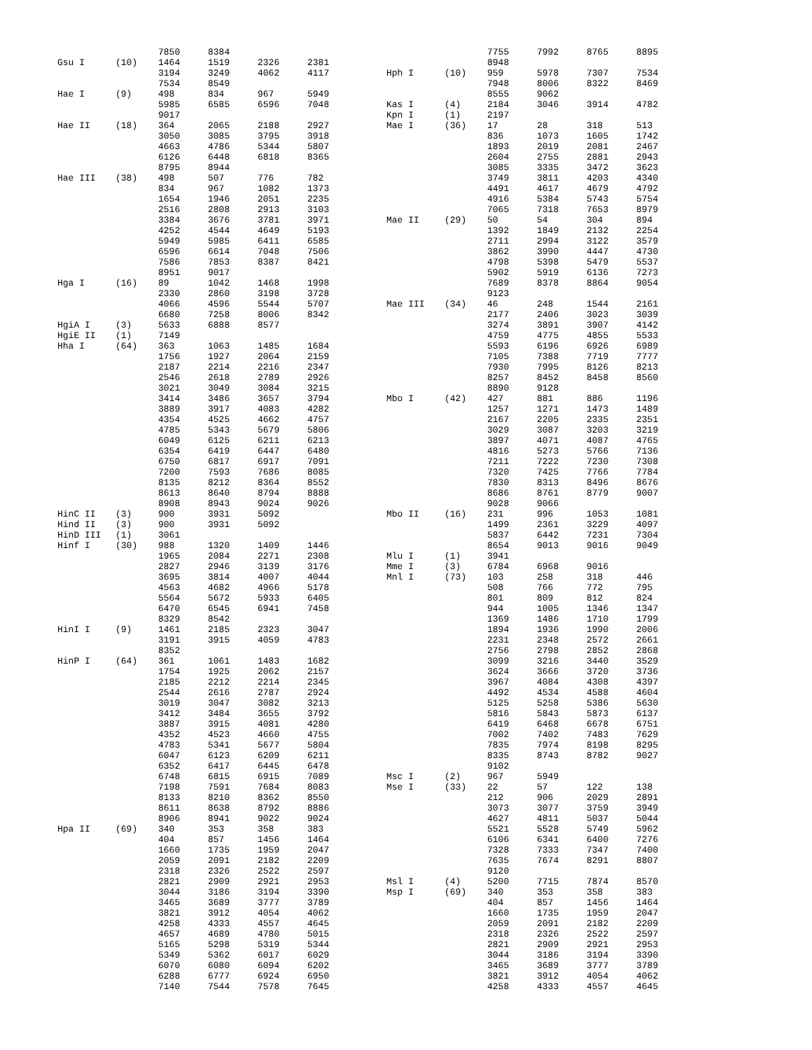| | | 7850 | 8384 | | |
| Gsu I | (10) | 1464 | 1519 | 2326 | 2381 |
| | | 3194 | 3249 | 4062 | 4117 |
| | | 7534 | 8549 | | |
| Hae I | (9) | 498 | 834 | 967 | 5949 |
| | | 5985 | 6585 | 6596 | 7048 |
| | | 9017 | | | |
| Hae II | (18) | 364 | 2065 | 2188 | 2927 |
| | | 3050 | 3085 | 3795 | 3918 |
| | | 4663 | 4786 | 5344 | 5807 |
| | | 6126 | 6448 | 6818 | 8365 |
| | | 8795 | 8944 | | |
| Hae III | (38) | 498 | 507 | 776 | 782 |
| | | 834 | 967 | 1082 | 1373 |
| | | 1654 | 1946 | 2051 | 2235 |
| | | 2516 | 2808 | 2913 | 3103 |
| | | 3384 | 3676 | 3781 | 3971 |
| | | 4252 | 4544 | 4649 | 5193 |
| | | 5949 | 5985 | 6411 | 6585 |
| | | 6596 | 6614 | 7048 | 7506 |
| | | 7586 | 7853 | 8387 | 8421 |
| | | 8951 | 9017 | | |
| Hga I | (16) | 89 | 1042 | 1468 | 1998 |
| | | 2330 | 2860 | 3198 | 3728 |
| | | 4066 | 4596 | 5544 | 5707 |
| | | 6680 | 7258 | 8006 | 8342 |
| HgiA I | (3) | 5633 | 6888 | 8577 | |
| HgiE II | (1) | 7149 | | | |
| Hha I | (64) | 363 | 1063 | 1485 | 1684 |
| | | 1756 | 1927 | 2064 | 2159 |
| | | 2187 | 2214 | 2216 | 2347 |
| | | 2546 | 2618 | 2789 | 2926 |
| | | 3021 | 3049 | 3084 | 3215 |
| | | 3414 | 3486 | 3657 | 3794 |
| | | 3889 | 3917 | 4083 | 4282 |
| | | 4354 | 4525 | 4662 | 4757 |
| | | 4785 | 5343 | 5679 | 5806 |
| | | 6049 | 6125 | 6211 | 6213 |
| | | 6354 | 6419 | 6447 | 6480 |
| | | 6750 | 6817 | 6917 | 7091 |
| | | 7200 | 7593 | 7686 | 8085 |
| | | 8135 | 8212 | 8364 | 8552 |
| | | 8613 | 8640 | 8794 | 8888 |
| | | 8908 | 8943 | 9024 | 9026 |
| HinC II | (3) | 900 | 3931 | 5092 | |
| Hind II | (3) | 900 | 3931 | 5092 | |
| HinD III | (1) | 3061 | | | |
| Hinf I | (30) | 988 | 1320 | 1409 | 1446 |
| | | 1965 | 2084 | 2271 | 2308 |
| | | 2827 | 2946 | 3139 | 3176 |
| | | 3695 | 3814 | 4007 | 4044 |
| | | 4563 | 4682 | 4966 | 5178 |
| | | 5564 | 5672 | 5933 | 6405 |
| | | 6470 | 6545 | 6941 | 7458 |
| | | 8329 | 8542 | | |
| HinI I | (9) | 1461 | 2185 | 2323 | 3047 |
| | | 3191 | 3915 | 4059 | 4783 |
| | | 8352 | | | |
| HinP I | (64) | 361 | 1061 | 1483 | 1682 |
| | | 1754 | 1925 | 2062 | 2157 |
| | | 2185 | 2212 | 2214 | 2345 |
| | | 2544 | 2616 | 2787 | 2924 |
| | | 3019 | 3047 | 3082 | 3213 |
| | | 3412 | 3484 | 3655 | 3792 |
| | | 3887 | 3915 | 4081 | 4280 |
| | | 4352 | 4523 | 4660 | 4755 |
| | | 4783 | 5341 | 5677 | 5804 |
| | | 6047 | 6123 | 6209 | 6211 |
| | | 6352 | 6417 | 6445 | 6478 |
| | | 6748 | 6815 | 6915 | 7089 |
| | | 7198 | 7591 | 7684 | 8083 |
| | | 8133 | 8210 | 8362 | 8550 |
| | | 8611 | 8638 | 8792 | 8886 |
| | | 8906 | 8941 | 9022 | 9024 |
| Hpa II | (69) | 340 | 353 | 358 | 383 |
| | | 404 | 857 | 1456 | 1464 |
| | | 1660 | 1735 | 1959 | 2047 |
| | | 2059 | 2091 | 2182 | 2209 |
| | | 2318 | 2326 | 2522 | 2597 |
| | | 2821 | 2909 | 2921 | 2953 |
| | | 3044 | 3186 | 3194 | 3390 |
| | | 3465 | 3689 | 3777 | 3789 |
| | | 3821 | 3912 | 4054 | 4062 |
| | | 4258 | 4333 | 4557 | 4645 |
| | | 4657 | 4689 | 4780 | 5015 |
| | | 5165 | 5298 | 5319 | 5344 |
| | | 5349 | 5362 | 6017 | 6029 |
| | | 6070 | 6080 | 6094 | 6202 |
| | | 6288 | 6777 | 6924 | 6950 |
| | | 7140 | 7544 | 7578 | 7645 |
| | | 7755 | 7992 | 8765 | 8895 |
| | | 8948 | | | |
| Hph I | (10) | 959 | 5978 | 7307 | 7534 |
| | | 7948 | 8006 | 8322 | 8469 |
| | | 8555 | 9062 | | |
| Kas I | (4) | 2184 | 3046 | 3914 | 4782 |
| Kpn I | (1) | 2197 | | | |
| Mae I | (36) | 17 | 28 | 318 | 513 |
| | | 836 | 1073 | 1605 | 1742 |
| | | 1893 | 2019 | 2081 | 2467 |
| | | 2604 | 2755 | 2881 | 2943 |
| | | 3085 | 3335 | 3472 | 3623 |
| | | 3749 | 3811 | 4203 | 4340 |
| | | 4491 | 4617 | 4679 | 4792 |
| | | 4916 | 5384 | 5743 | 5754 |
| | | 7065 | 7318 | 7653 | 8979 |
| Mae II | (29) | 50 | 54 | 304 | 894 |
| | | 1392 | 1849 | 2132 | 2254 |
| | | 2711 | 2994 | 3122 | 3579 |
| | | 3862 | 3990 | 4447 | 4730 |
| | | 4798 | 5398 | 5479 | 5537 |
| | | 5902 | 5919 | 6136 | 7273 |
| | | 7689 | 8378 | 8864 | 9054 |
| | | 9123 | | | |
| Mae III | (34) | 46 | 248 | 1544 | 2161 |
| | | 2177 | 2406 | 3023 | 3039 |
| | | 3274 | 3891 | 3907 | 4142 |
| | | 4759 | 4775 | 4855 | 5533 |
| | | 5593 | 6196 | 6926 | 6989 |
| | | 7105 | 7388 | 7719 | 7777 |
| | | 7930 | 7995 | 8126 | 8213 |
| | | 8257 | 8452 | 8458 | 8560 |
| | | 8890 | 9128 | | |
| Mbo I | (42) | 427 | 881 | 886 | 1196 |
| | | 1257 | 1271 | 1473 | 1489 |
| | | 2167 | 2205 | 2335 | 2351 |
| | | 3029 | 3087 | 3203 | 3219 |
| | | 3897 | 4071 | 4087 | 4765 |
| | | 4816 | 5273 | 5766 | 7136 |
| | | 7211 | 7222 | 7230 | 7308 |
| | | 7320 | 7425 | 7766 | 7784 |
| | | 7830 | 8313 | 8496 | 8676 |
| | | 8686 | 8761 | 8779 | 9007 |
| | | 9028 | 9066 | | |
| Mbo II | (16) | 231 | 996 | 1053 | 1081 |
| | | 1499 | 2361 | 3229 | 4097 |
| | | 5837 | 6442 | 7231 | 7304 |
| | | 8654 | 9013 | 9016 | 9049 |
| Mlu I | (1) | 3941 | | | |
| Mme I | (3) | 6784 | 6968 | 9016 | |
| Mnl I | (73) | 103 | 258 | 318 | 446 |
| | | 508 | 766 | 772 | 795 |
| | | 801 | 809 | 812 | 824 |
| | | 944 | 1005 | 1346 | 1347 |
| | | 1369 | 1486 | 1710 | 1799 |
| | | 1894 | 1936 | 1990 | 2006 |
| | | 2231 | 2348 | 2572 | 2661 |
| | | 2756 | 2798 | 2852 | 2868 |
| | | 3099 | 3216 | 3440 | 3529 |
| | | 3624 | 3666 | 3720 | 3736 |
| | | 3967 | 4084 | 4308 | 4397 |
| | | 4492 | 4534 | 4588 | 4604 |
| | | 5125 | 5258 | 5386 | 5630 |
| | | 5816 | 5843 | 5873 | 6137 |
| | | 6419 | 6468 | 6678 | 6751 |
| | | 7002 | 7402 | 7483 | 7629 |
| | | 7835 | 7974 | 8198 | 8295 |
| | | 8335 | 8743 | 8782 | 9027 |
| | | 9102 | | | |
| Msc I | (2) | 967 | 5949 | | |
| Mse I | (33) | 22 | 57 | 122 | 138 |
| | | 212 | 906 | 2029 | 2891 |
| | | 3073 | 3077 | 3759 | 3949 |
| | | 4627 | 4811 | 5037 | 5044 |
| | | 5521 | 5528 | 5749 | 5962 |
| | | 6106 | 6341 | 6400 | 7276 |
| | | 7328 | 7333 | 7347 | 7400 |
| | | 7635 | 7674 | 8291 | 8807 |
| | | 9120 | | | |
| Msl I | (4) | 5200 | 7715 | 7874 | 8570 |
| Msp I | (69) | 340 | 353 | 358 | 383 |
| | | 404 | 857 | 1456 | 1464 |
| | | 1660 | 1735 | 1959 | 2047 |
| | | 2059 | 2091 | 2182 | 2209 |
| | | 2318 | 2326 | 2522 | 2597 |
| | | 2821 | 2909 | 2921 | 2953 |
| | | 3044 | 3186 | 3194 | 3390 |
| | | 3465 | 3689 | 3777 | 3789 |
| | | 3821 | 3912 | 4054 | 4062 |
| | | 4258 | 4333 | 4557 | 4645 |